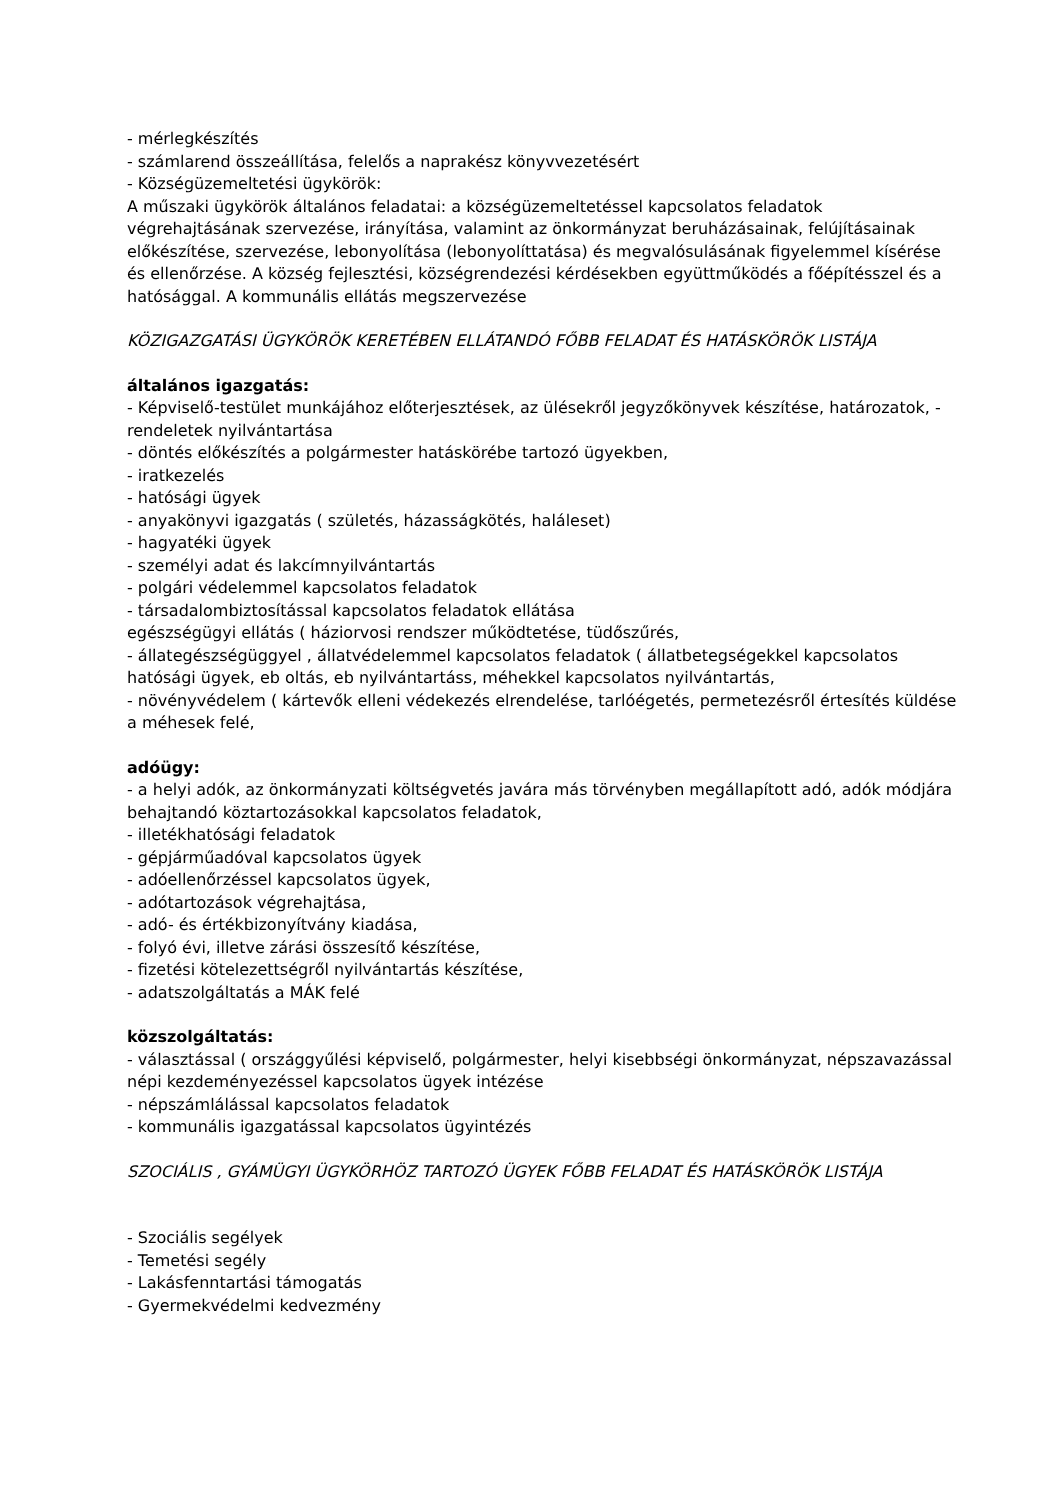- mérlegkészítés
- számlarend összeállítása, felelős a naprakész könyvvezetésért
- Községüzemeltetési ügykörök:
A műszaki ügykörök általános feladatai: a községüzemeltetéssel kapcsolatos feladatok végrehajtásának szervezése, irányítása, valamint az önkormányzat beruházásainak, felújításainak előkészítése, szervezése, lebonyolítása (lebonyolíttatása) és megvalósulásának figyelemmel kísérése és ellenőrzése. A község fejlesztési, községrendezési kérdésekben együttműködés a főépítésszel és a hatósággal. A kommunális ellátás megszervezése
KÖZIGAZGATÁSI ÜGYKÖRÖK KERETÉBEN ELLÁTANDÓ FŐBB FELADAT ÉS HATÁSKÖRÖK LISTÁJA
általános igazgatás:
- Képviselő-testület munkájához előterjesztések, az ülésekről jegyzőkönyvek készítése, határozatok, - rendeletek nyilvántartása
- döntés előkészítés a polgármester hatáskörébe tartozó ügyekben,
- iratkezelés
- hatósági ügyek
- anyakönyvi igazgatás ( születés, házasságkötés, haláleset)
- hagyatéki ügyek
- személyi adat és lakcímnyilvántartás
- polgári védelemmel kapcsolatos feladatok
- társadalombiztosítással kapcsolatos feladatok ellátása
egészségügyi ellátás ( háziorvosi rendszer működtetése, tüdőszűrés,
- állategészségüggyel , állatvédelemmel kapcsolatos feladatok ( állatbetegségekkel kapcsolatos hatósági ügyek, eb oltás, eb nyilvántartáss, méhekkel kapcsolatos nyilvántartás,
- növényvédelem ( kártevők elleni védekezés elrendelése, tarlóégetés, permetezésről értesítés küldése a méhesek felé,
adóügy:
- a helyi adók, az önkormányzati költségvetés javára más törvényben megállapított adó, adók módjára behajtandó köztartozásokkal kapcsolatos feladatok,
- illetékhatósági feladatok
- gépjárműadóval kapcsolatos ügyek
- adóellenőrzéssel kapcsolatos ügyek,
- adótartozások végrehajtása,
- adó- és értékbizonyítvány kiadása,
- folyó évi, illetve zárási összesítő készítése,
- fizetési kötelezettségről nyilvántartás készítése,
- adatszolgáltatás a MÁK felé
közszolgáltatás:
- választással ( országgyűlési képviselő, polgármester, helyi kisebbségi önkormányzat, népszavazással népi kezdeményezéssel kapcsolatos ügyek intézése
- népszámlálással kapcsolatos feladatok
- kommunális igazgatással kapcsolatos ügyintézés
SZOCIÁLIS , GYÁMÜGYI ÜGYKÖRHÖZ TARTOZÓ ÜGYEK FŐBB FELADAT ÉS HATÁSKÖRÖK LISTÁJA
- Szociális segélyek
- Temetési segély
- Lakásfenntartási támogatás
- Gyermekvédelmi kedvezmény